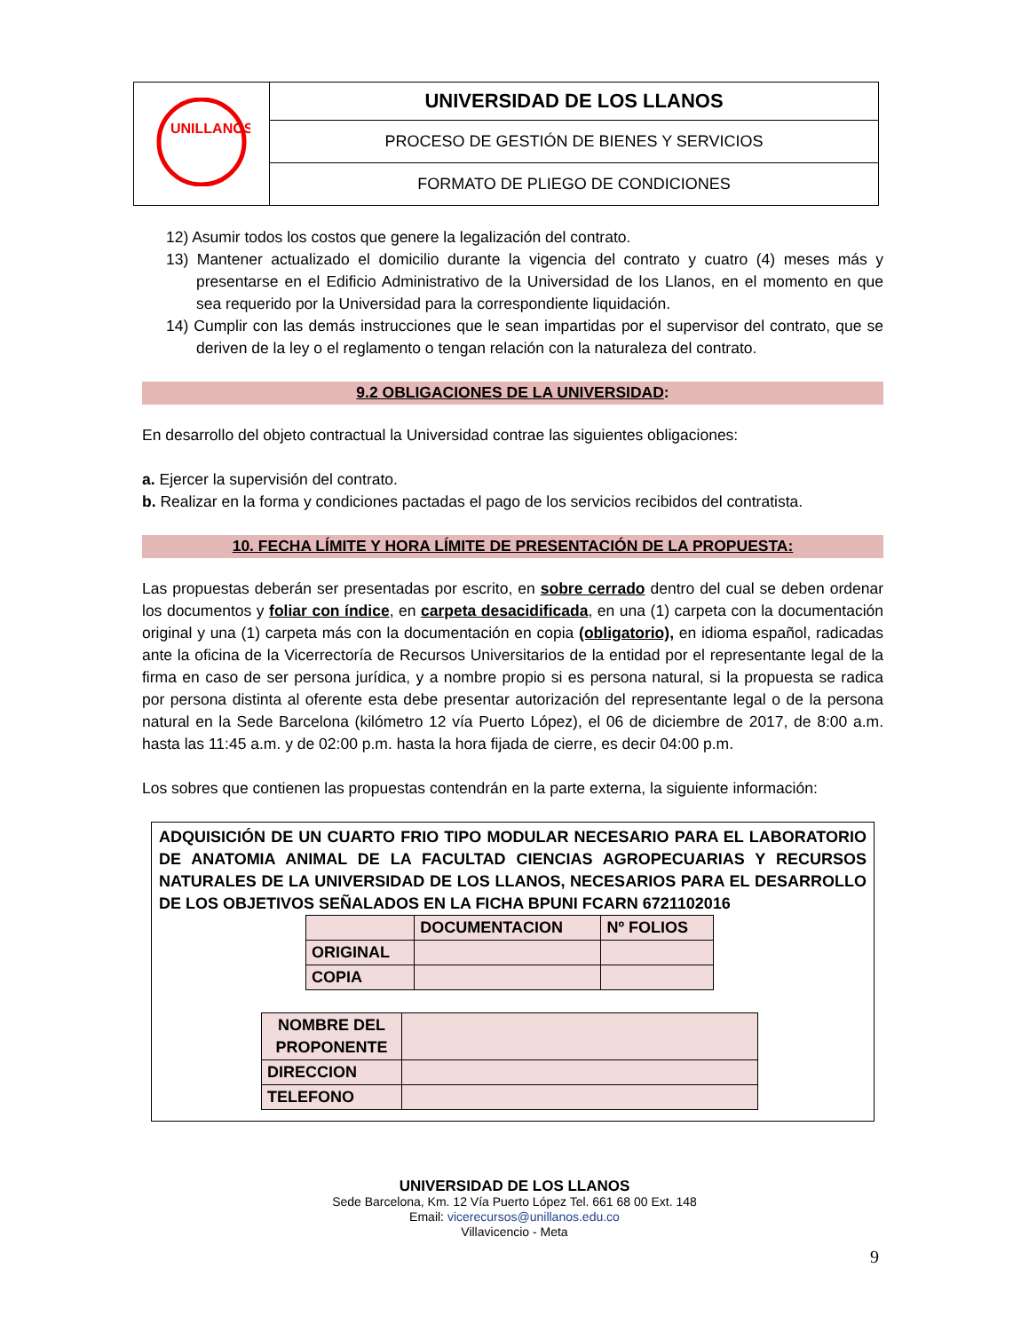| UNILLANOS | UNIVERSIDAD DE LOS LLANOS |
| | PROCESO DE GESTIÓN DE BIENES Y SERVICIOS |
| | FORMATO DE PLIEGO DE CONDICIONES |
12) Asumir todos los costos que genere la legalización del contrato.
13) Mantener actualizado el domicilio durante la vigencia del contrato y cuatro (4) meses más y presentarse en el Edificio Administrativo de la Universidad de los Llanos, en el momento en que sea requerido por la Universidad para la correspondiente liquidación.
14) Cumplir con las demás instrucciones que le sean impartidas por el supervisor del contrato, que se deriven de la ley o el reglamento o tengan relación con la naturaleza del contrato.
9.2 OBLIGACIONES DE LA UNIVERSIDAD:
En desarrollo del objeto contractual la Universidad contrae las siguientes obligaciones:
a. Ejercer la supervisión del contrato.
b. Realizar en la forma y condiciones pactadas el pago de los servicios recibidos del contratista.
10. FECHA LÍMITE Y HORA LÍMITE DE PRESENTACIÓN DE LA PROPUESTA:
Las propuestas deberán ser presentadas por escrito, en sobre cerrado dentro del cual se deben ordenar los documentos y foliar con índice, en carpeta desacidificada, en una (1) carpeta con la documentación original y una (1) carpeta más con la documentación en copia (obligatorio), en idioma español, radicadas ante la oficina de la Vicerrectoría de Recursos Universitarios de la entidad por el representante legal de la firma en caso de ser persona jurídica, y a nombre propio si es persona natural, si la propuesta se radica por persona distinta al oferente esta debe presentar autorización del representante legal o de la persona natural en la Sede Barcelona (kilómetro 12 vía Puerto López), el 06 de diciembre de 2017, de 8:00 a.m. hasta las 11:45 a.m. y de 02:00 p.m. hasta la hora fijada de cierre, es decir 04:00 p.m.
Los sobres que contienen las propuestas contendrán en la parte externa, la siguiente información:
ADQUISICIÓN DE UN CUARTO FRIO TIPO MODULAR NECESARIO PARA EL LABORATORIO DE ANATOMIA ANIMAL DE LA FACULTAD CIENCIAS AGROPECUARIAS Y RECURSOS NATURALES DE LA UNIVERSIDAD DE LOS LLANOS, NECESARIOS PARA EL DESARROLLO DE LOS OBJETIVOS SEÑALADOS EN LA FICHA BPUNI FCARN 6721102016
| | DOCUMENTACION | Nº FOLIOS |
| --- | --- | --- |
| ORIGINAL | | |
| COPIA | | |
| NOMBRE DEL PROPONENTE | |
| DIRECCION | |
| TELEFONO | |
UNIVERSIDAD DE LOS LLANOS
Sede Barcelona, Km. 12 Vía Puerto López Tel. 661 68 00 Ext. 148
Email: vicerecursos@unillanos.edu.co
Villavicencio - Meta
9